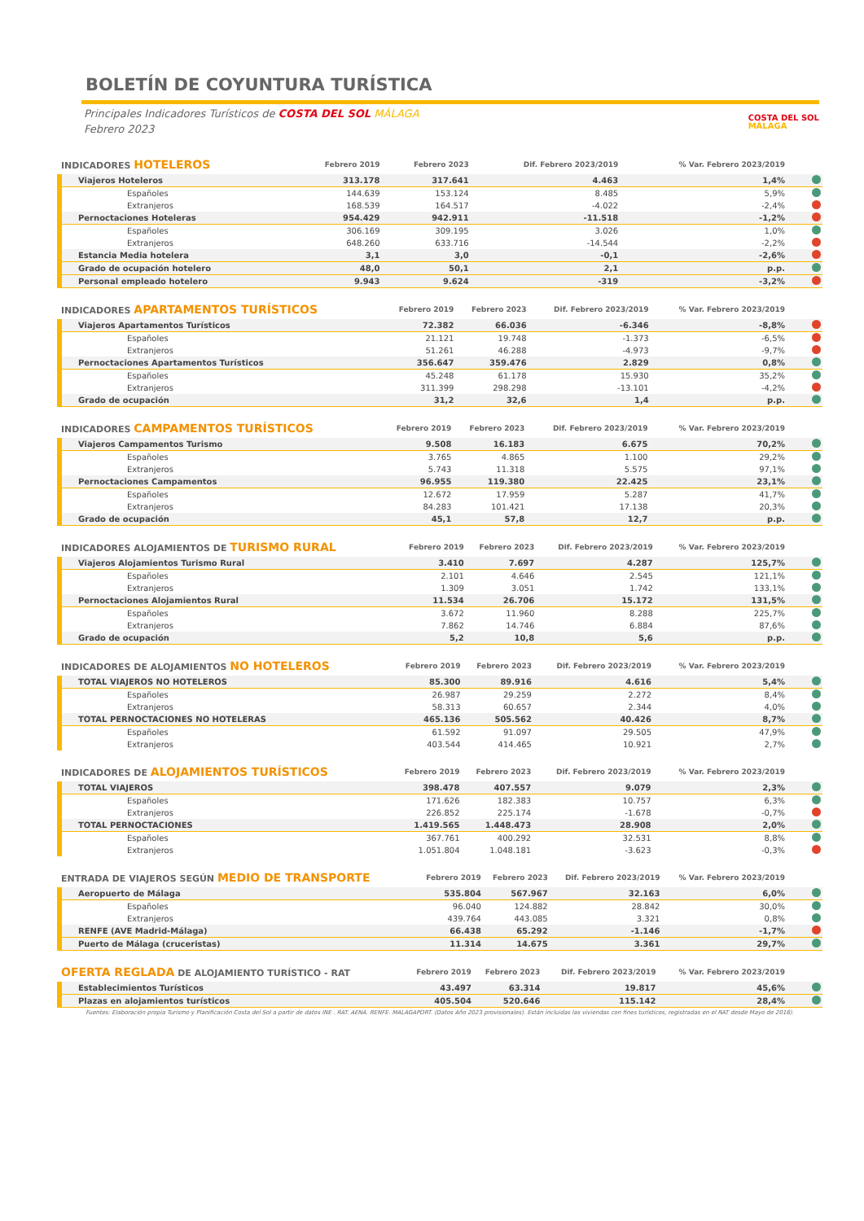BOLETÍN DE COYUNTURA TURÍSTICA
Principales Indicadores Turísticos de COSTA DEL SOL MÁLAGA
Febrero 2023
COSTA DEL SOL
MÁLAGA
| INDICADORES HOTELEROS | Febrero 2019 | Febrero 2023 | Dif. Febrero 2023/2019 | % Var. Febrero 2023/2019 | |
| --- | --- | --- | --- | --- | --- |
| Viajeros Hoteleros | 313.178 | 317.641 | 4.463 | 1,4% | |
| Españoles | 144.639 | 153.124 | 8.485 | 5,9% | |
| Extranjeros | 168.539 | 164.517 | -4.022 | -2,4% | |
| Pernoctaciones Hoteleras | 954.429 | 942.911 | -11.518 | -1,2% | |
| Españoles | 306.169 | 309.195 | 3.026 | 1,0% | |
| Extranjeros | 648.260 | 633.716 | -14.544 | -2,2% | |
| Estancia Media hotelera | 3,1 | 3,0 | -0,1 | -2,6% | |
| Grado de ocupación hotelero | 48,0 | 50,1 | 2,1 | p.p. | |
| Personal empleado hotelero | 9.943 | 9.624 | -319 | -3,2% | |
| INDICADORES APARTAMENTOS TURÍSTICOS | Febrero 2019 | Febrero 2023 | Dif. Febrero 2023/2019 | % Var. Febrero 2023/2019 | |
| --- | --- | --- | --- | --- | --- |
| Viajeros Apartamentos Turísticos | 72.382 | 66.036 | -6.346 | -8,8% | |
| Españoles | 21.121 | 19.748 | -1.373 | -6,5% | |
| Extranjeros | 51.261 | 46.288 | -4.973 | -9,7% | |
| Pernoctaciones Apartamentos Turísticos | 356.647 | 359.476 | 2.829 | 0,8% | |
| Españoles | 45.248 | 61.178 | 15.930 | 35,2% | |
| Extranjeros | 311.399 | 298.298 | -13.101 | -4,2% | |
| Grado de ocupación | 31,2 | 32,6 | 1,4 | p.p. | |
| INDICADORES CAMPAMENTOS TURÍSTICOS | Febrero 2019 | Febrero 2023 | Dif. Febrero 2023/2019 | % Var. Febrero 2023/2019 | |
| --- | --- | --- | --- | --- | --- |
| Viajeros Campamentos Turismo | 9.508 | 16.183 | 6.675 | 70,2% | |
| Españoles | 3.765 | 4.865 | 1.100 | 29,2% | |
| Extranjeros | 5.743 | 11.318 | 5.575 | 97,1% | |
| Pernoctaciones Campamentos | 96.955 | 119.380 | 22.425 | 23,1% | |
| Españoles | 12.672 | 17.959 | 5.287 | 41,7% | |
| Extranjeros | 84.283 | 101.421 | 17.138 | 20,3% | |
| Grado de ocupación | 45,1 | 57,8 | 12,7 | p.p. | |
| INDICADORES ALOJAMIENTOS DE TURISMO RURAL | Febrero 2019 | Febrero 2023 | Dif. Febrero 2023/2019 | % Var. Febrero 2023/2019 | |
| --- | --- | --- | --- | --- | --- |
| Viajeros Alojamientos Turismo Rural | 3.410 | 7.697 | 4.287 | 125,7% | |
| Españoles | 2.101 | 4.646 | 2.545 | 121,1% | |
| Extranjeros | 1.309 | 3.051 | 1.742 | 133,1% | |
| Pernoctaciones Alojamientos Rural | 11.534 | 26.706 | 15.172 | 131,5% | |
| Españoles | 3.672 | 11.960 | 8.288 | 225,7% | |
| Extranjeros | 7.862 | 14.746 | 6.884 | 87,6% | |
| Grado de ocupación | 5,2 | 10,8 | 5,6 | p.p. | |
| INDICADORES DE ALOJAMIENTOS NO HOTELEROS | Febrero 2019 | Febrero 2023 | Dif. Febrero 2023/2019 | % Var. Febrero 2023/2019 | |
| --- | --- | --- | --- | --- | --- |
| TOTAL VIAJEROS NO HOTELEROS | 85.300 | 89.916 | 4.616 | 5,4% | |
| Españoles | 26.987 | 29.259 | 2.272 | 8,4% | |
| Extranjeros | 58.313 | 60.657 | 2.344 | 4,0% | |
| TOTAL PERNOCTACIONES NO HOTELERAS | 465.136 | 505.562 | 40.426 | 8,7% | |
| Españoles | 61.592 | 91.097 | 29.505 | 47,9% | |
| Extranjeros | 403.544 | 414.465 | 10.921 | 2,7% | |
| INDICADORES DE ALOJAMIENTOS TURÍSTICOS | Febrero 2019 | Febrero 2023 | Dif. Febrero 2023/2019 | % Var. Febrero 2023/2019 | |
| --- | --- | --- | --- | --- | --- |
| TOTAL VIAJEROS | 398.478 | 407.557 | 9.079 | 2,3% | |
| Españoles | 171.626 | 182.383 | 10.757 | 6,3% | |
| Extranjeros | 226.852 | 225.174 | -1.678 | -0,7% | |
| TOTAL PERNOCTACIONES | 1.419.565 | 1.448.473 | 28.908 | 2,0% | |
| Españoles | 367.761 | 400.292 | 32.531 | 8,8% | |
| Extranjeros | 1.051.804 | 1.048.181 | -3.623 | -0,3% | |
| ENTRADA DE VIAJEROS SEGÚN MEDIO DE TRANSPORTE | Febrero 2019 | Febrero 2023 | Dif. Febrero 2023/2019 | % Var. Febrero 2023/2019 | |
| --- | --- | --- | --- | --- | --- |
| Aeropuerto de Málaga | 535.804 | 567.967 | 32.163 | 6,0% | |
| Españoles | 96.040 | 124.882 | 28.842 | 30,0% | |
| Extranjeros | 439.764 | 443.085 | 3.321 | 0,8% | |
| RENFE (AVE Madrid-Málaga) | 66.438 | 65.292 | -1.146 | -1,7% | |
| Puerto de Málaga (cruceristas) | 11.314 | 14.675 | 3.361 | 29,7% | |
| OFERTA REGLADA DE ALOJAMIENTO TURÍSTICO - RAT | Febrero 2019 | Febrero 2023 | Dif. Febrero 2023/2019 | % Var. Febrero 2023/2019 | |
| --- | --- | --- | --- | --- | --- |
| Establecimientos Turísticos | 43.497 | 63.314 | 19.817 | 45,6% | |
| Plazas en alojamientos turísticos | 405.504 | 520.646 | 115.142 | 28,4% | |
Fuentes: Elaboración propia Turismo y Planificación Costa del Sol a partir de datos INE . RAT. AENA. RENFE. MALAGAPORT. (Datos Año 2023 provisionales). Están incluidas las viviendas con fines turísticos, registradas en el RAT desde Mayo de 2016).